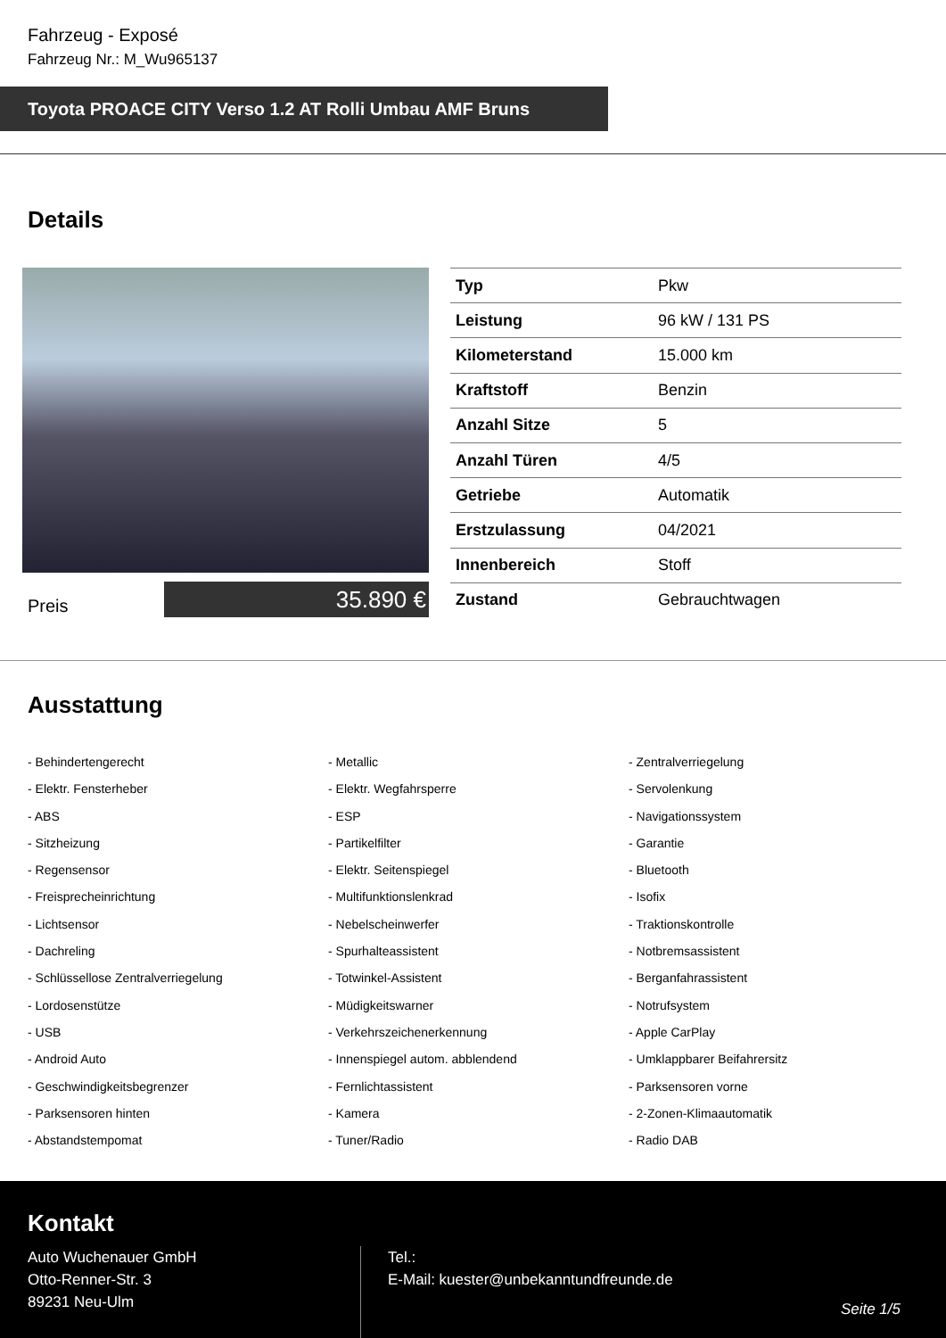Fahrzeug - Exposé
Fahrzeug Nr.: M_Wu965137
Toyota PROACE CITY Verso 1.2 AT Rolli Umbau AMF Bruns
Details
Preis
35.890 €
| Typ | Pkw |
| Leistung | 96 kW / 131 PS |
| Kilometerstand | 15.000 km |
| Kraftstoff | Benzin |
| Anzahl Sitze | 5 |
| Anzahl Türen | 4/5 |
| Getriebe | Automatik |
| Erstzulassung | 04/2021 |
| Innenbereich | Stoff |
| Zustand | Gebrauchtwagen |
Ausstattung
- Behindertengerecht
- Metallic
- Zentralverriegelung
- Elektr. Fensterheber
- Elektr. Wegfahrsperre
- Servolenkung
- ABS
- ESP
- Navigationssystem
- Sitzheizung
- Partikelfilter
- Garantie
- Regensensor
- Elektr. Seitenspiegel
- Bluetooth
- Freisprecheinrichtung
- Multifunktionslenkrad
- Isofix
- Lichtsensor
- Nebelscheinwerfer
- Traktionskontrolle
- Dachreling
- Spurhalteassistent
- Notbremsassistent
- Schlüssellose Zentralverriegelung
- Totwinkel-Assistent
- Berganfahrassistent
- Lordosenstütze
- Müdigkeitswarner
- Notrufsystem
- USB
- Verkehrszeichenerkennung
- Apple CarPlay
- Android Auto
- Innenspiegel autom. abblendend
- Umklappbarer Beifahrersitz
- Geschwindigkeitsbegrenzer
- Fernlichtassistent
- Parksensoren vorne
- Parksensoren hinten
- Kamera
- 2-Zonen-Klimaautomatik
- Abstandstempomat
- Tuner/Radio
- Radio DAB
Kontakt
Auto Wuchenauer GmbH
Otto-Renner-Str. 3
89231 Neu-Ulm
Tel.:
E-Mail: kuester@unbekanntundfreunde.de
Seite 1/5